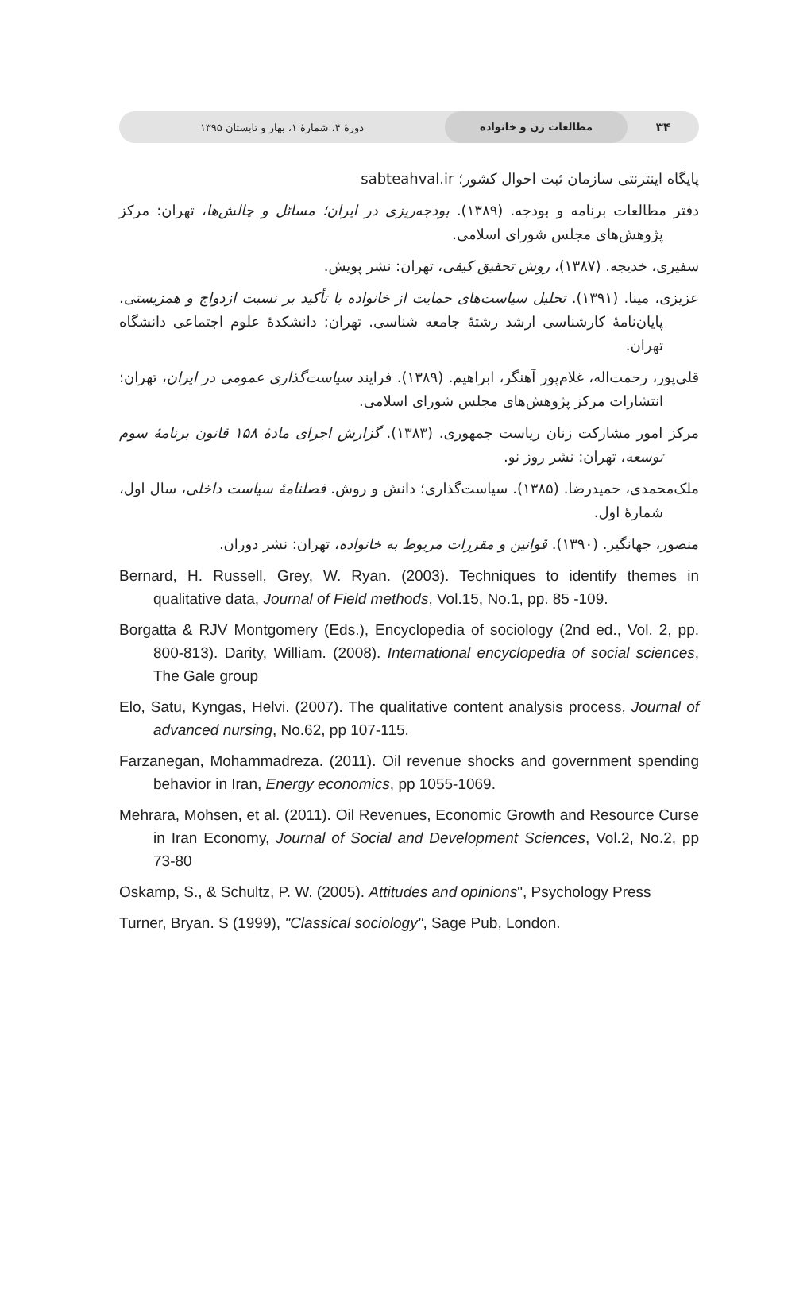۳۴ مطالعات زن و خانواده دورهٔ ۴، شمارهٔ ۱، بهار و تابستان ۱۳۹۵
پایگاه اینترنتی سازمان ثبت احوال کشور؛ sabteahval.ir
دفتر مطالعات برنامه و بودجه. (۱۳۸۹). بودجه‌ریزی در ایران؛ مسائل و چالش‌ها، تهران: مرکز پژوهش‌های مجلس شورای اسلامی.
سفیری، خدیجه. (۱۳۸۷)، روش تحقیق کیفی، تهران: نشر پویش.
عزیزی، مینا. (۱۳۹۱). تحلیل سیاست‌های حمایت از خانواده با تأکید بر نسبت ازدواج و همزیستی. پایان‌نامهٔ کارشناسی ارشد رشتهٔ جامعه شناسی. تهران: دانشکدهٔ علوم اجتماعی دانشگاه تهران.
قلی‌پور، رحمت‌اله، غلام‌پور آهنگر، ابراهیم. (۱۳۸۹). فرایند سیاست‌گذاری عمومی در ایران، تهران: انتشارات مرکز پژوهش‌های مجلس شورای اسلامی.
مرکز امور مشارکت زنان ریاست جمهوری. (۱۳۸۳). گزارش اجرای مادهٔ ۱۵۸ قانون برنامهٔ سوم توسعه، تهران: نشر روز نو.
ملک‌محمدی، حمیدرضا. (۱۳۸۵). سیاست‌گذاری؛ دانش و روش. فصلنامهٔ سیاست داخلی، سال اول، شمارهٔ اول.
منصور، جهانگیر. (۱۳۹۰). قوانین و مقررات مربوط به خانواده، تهران: نشر دوران.
Bernard, H. Russell, Grey, W. Ryan. (2003). Techniques to identify themes in qualitative data, Journal of Field methods, Vol.15, No.1, pp. 85 -109.
Borgatta & RJV Montgomery (Eds.), Encyclopedia of sociology (2nd ed., Vol. 2, pp. 800-813). Darity, William. (2008). International encyclopedia of social sciences, The Gale group
Elo, Satu, Kyngas, Helvi. (2007). The qualitative content analysis process, Journal of advanced nursing, No.62, pp 107-115.
Farzanegan, Mohammadreza. (2011). Oil revenue shocks and government spending behavior in Iran, Energy economics, pp 1055-1069.
Mehrara, Mohsen, et al. (2011). Oil Revenues, Economic Growth and Resource Curse in Iran Economy, Journal of Social and Development Sciences, Vol.2, No.2, pp 73-80
Oskamp, S., & Schultz, P. W. (2005). Attitudes and opinions", Psychology Press
Turner, Bryan. S (1999), "Classical sociology", Sage Pub, London.